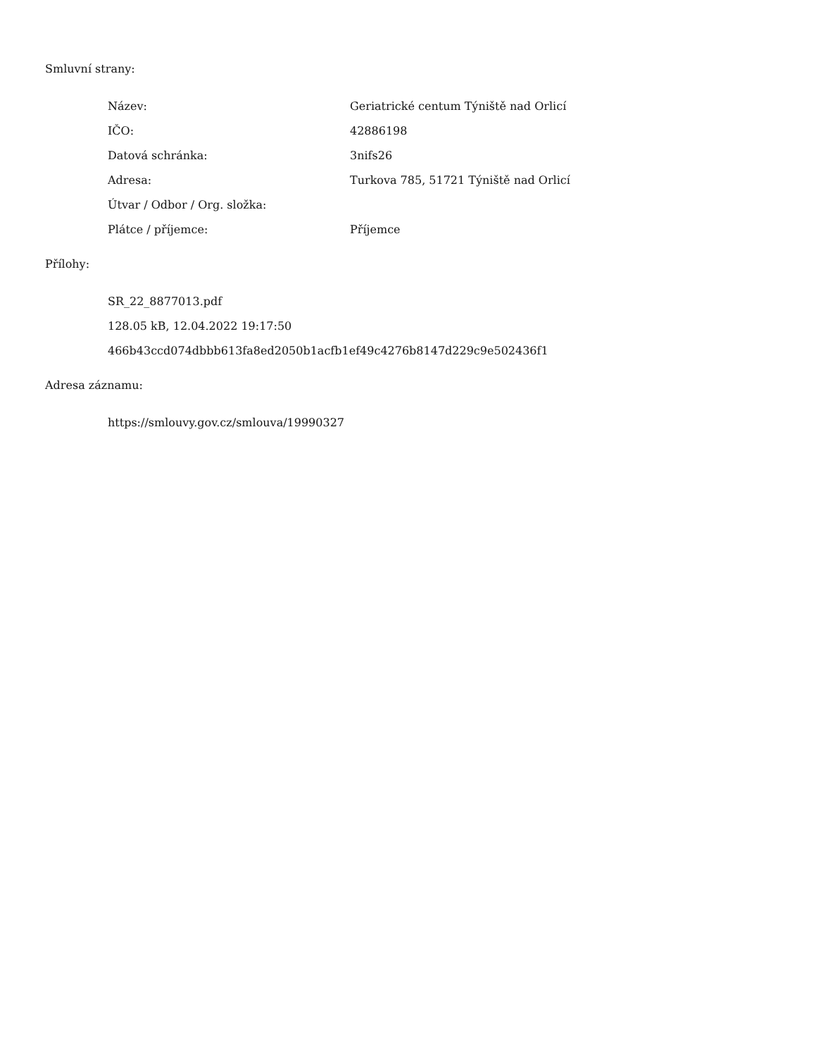Smluvní strany:
| Název: | Geriatrické centum Týniště nad Orlicí |
| IČO: | 42886198 |
| Datová schránka: | 3nifs26 |
| Adresa: | Turkova 785, 51721 Týniště nad Orlicí |
| Útvar / Odbor / Org. složka: | |
| Plátce / příjemce: | Příjemce |
Přílohy:
SR_22_8877013.pdf
128.05 kB, 12.04.2022 19:17:50
466b43ccd074dbbb613fa8ed2050b1acfb1ef49c4276b8147d229c9e502436f1
Adresa záznamu:
https://smlouvy.gov.cz/smlouva/19990327